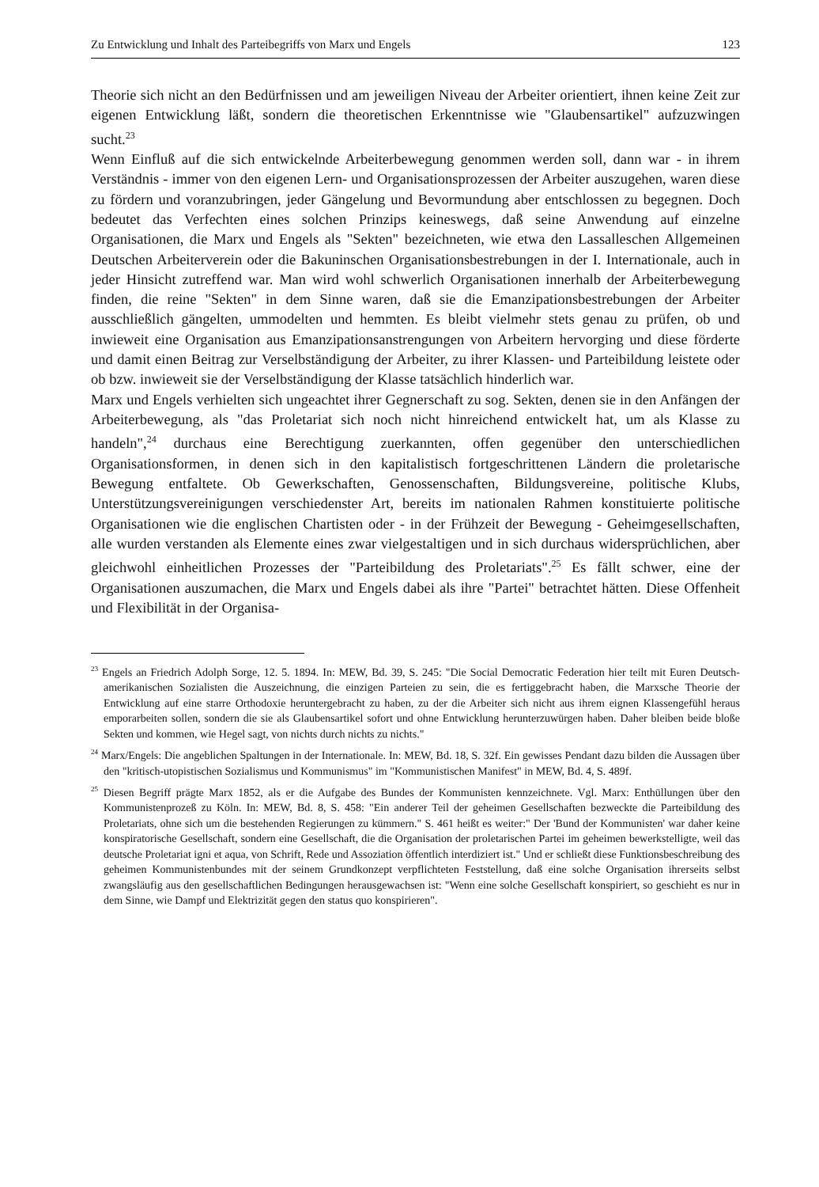Zu Entwicklung und Inhalt des Parteibegriffs von Marx und Engels 123
Theorie sich nicht an den Bedürfnissen und am jeweiligen Niveau der Arbeiter orientiert, ihnen keine Zeit zur eigenen Entwicklung läßt, sondern die theoretischen Erkenntnisse wie "Glaubensartikel" aufzuzwingen sucht.<sup>23</sup>
Wenn Einfluß auf die sich entwickelnde Arbeiterbewegung genommen werden soll, dann war - in ihrem Verständnis - immer von den eigenen Lern- und Organisationsprozessen der Arbeiter auszugehen, waren diese zu fördern und voranzubringen, jeder Gängelung und Bevormundung aber entschlossen zu begegnen. Doch bedeutet das Verfechten eines solchen Prinzips keineswegs, daß seine Anwendung auf einzelne Organisationen, die Marx und Engels als "Sekten" bezeichneten, wie etwa den Lassalleschen Allgemeinen Deutschen Arbeiterverein oder die Bakuninschen Organisationsbestrebungen in der I. Internationale, auch in jeder Hinsicht zutreffend war. Man wird wohl schwerlich Organisationen innerhalb der Arbeiterbewegung finden, die reine "Sekten" in dem Sinne waren, daß sie die Emanzipationsbestrebungen der Arbeiter ausschließlich gängelten, ummodelten und hemmten. Es bleibt vielmehr stets genau zu prüfen, ob und inwieweit eine Organisation aus Emanzipationsanstrengungen von Arbeitern hervorging und diese förderte und damit einen Beitrag zur Verselbständigung der Arbeiter, zu ihrer Klassen- und Parteibildung leistete oder ob bzw. inwieweit sie der Verselbständigung der Klasse tatsächlich hinderlich war.
Marx und Engels verhielten sich ungeachtet ihrer Gegnerschaft zu sog. Sekten, denen sie in den Anfängen der Arbeiterbewegung, als "das Proletariat sich noch nicht hinreichend entwickelt hat, um als Klasse zu handeln",<sup>24</sup> durchaus eine Berechtigung zuerkannten, offen gegenüber den unterschiedlichen Organisationsformen, in denen sich in den kapitalistisch fortgeschrittenen Ländern die proletarische Bewegung entfaltete. Ob Gewerkschaften, Genossenschaften, Bildungsvereine, politische Klubs, Unterstützungsvereinigungen verschiedenster Art, bereits im nationalen Rahmen konstituierte politische Organisationen wie die englischen Chartisten oder - in der Frühzeit der Bewegung - Geheimgesellschaften, alle wurden verstanden als Elemente eines zwar vielgestaltigen und in sich durchaus widersprüchlichen, aber gleichwohl einheitlichen Prozesses der "Parteibildung des Proletariats".<sup>25</sup> Es fällt schwer, eine der Organisationen auszumachen, die Marx und Engels dabei als ihre "Partei" betrachtet hätten. Diese Offenheit und Flexibilität in der Organisa-
<sup>23</sup> Engels an Friedrich Adolph Sorge, 12. 5. 1894. In: MEW, Bd. 39, S. 245: "Die Social Democratic Federation hier teilt mit Euren Deutsch-amerikanischen Sozialisten die Auszeichnung, die einzigen Parteien zu sein, die es fertiggebracht haben, die Marxsche Theorie der Entwicklung auf eine starre Orthodoxie heruntergebracht zu haben, zu der die Arbeiter sich nicht aus ihrem eignen Klassengefühl heraus emporarbeiten sollen, sondern die sie als Glaubensartikel sofort und ohne Entwicklung herunterzuwürgen haben. Daher bleiben beide bloße Sekten und kommen, wie Hegel sagt, von nichts durch nichts zu nichts."
<sup>24</sup> Marx/Engels: Die angeblichen Spaltungen in der Internationale. In: MEW, Bd. 18, S. 32f. Ein gewisses Pendant dazu bilden die Aussagen über den "kritisch-utopistischen Sozialismus und Kommunismus" im "Kommunistischen Manifest" in MEW, Bd. 4, S. 489f.
<sup>25</sup> Diesen Begriff prägte Marx 1852, als er die Aufgabe des Bundes der Kommunisten kennzeichnete. Vgl. Marx: Enthüllungen über den Kommunistenprozeß zu Köln. In: MEW, Bd. 8, S. 458: "Ein anderer Teil der geheimen Gesellschaften bezweckte die Parteibildung des Proletariats, ohne sich um die bestehenden Regierungen zu kümmern." S. 461 heißt es weiter:" Der 'Bund der Kommunisten' war daher keine konspiratorische Gesellschaft, sondern eine Gesellschaft, die die Organisation der proletarischen Partei im geheimen bewerkstelligte, weil das deutsche Proletariat igni et aqua, von Schrift, Rede und Assoziation öffentlich interdiziert ist." Und er schließt diese Funktionsbeschreibung des geheimen Kommunistenbundes mit der seinem Grundkonzept verpflichteten Feststellung, daß eine solche Organisation ihrerseits selbst zwangsläufig aus den gesellschaftlichen Bedingungen herausgewachsen ist: "Wenn eine solche Gesellschaft konspiriert, so geschieht es nur in dem Sinne, wie Dampf und Elektrizität gegen den status quo konspirieren".